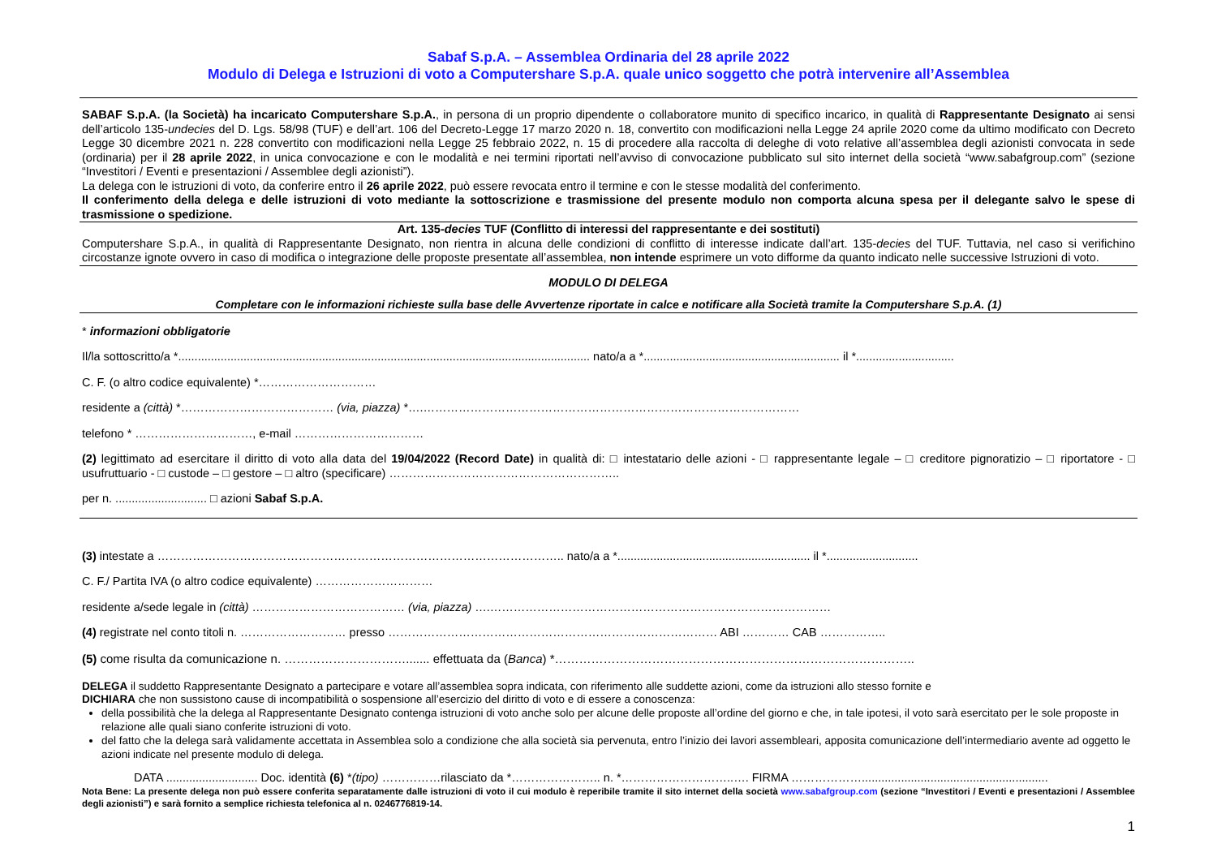Sabaf S.p.A. – Assemblea Ordinaria del 28 aprile 2022
Modulo di Delega e Istruzioni di voto a Computershare S.p.A. quale unico soggetto che potrà intervenire all’Assemblea
SABAF S.p.A. (la Società) ha incaricato Computershare S.p.A., in persona di un proprio dipendente o collaboratore munito di specifico incarico, in qualità di Rappresentante Designato ai sensi dell’articolo 135-undecies del D. Lgs. 58/98 (TUF) e dell’art. 106 del Decreto-Legge 17 marzo 2020 n. 18, convertito con modificazioni nella Legge 24 aprile 2020 come da ultimo modificato con Decreto Legge 30 dicembre 2021 n. 228 convertito con modificazioni nella Legge 25 febbraio 2022, n. 15 di procedere alla raccolta di deleghe di voto relative all’assemblea degli azionisti convocata in sede (ordinaria) per il 28 aprile 2022, in unica convocazione e con le modalità e nei termini riportati nell’avviso di convocazione pubblicato sul sito internet della società “www.sabafgroup.com” (sezione “Investitori / Eventi e presentazioni / Assemblee degli azionisti”).
La delega con le istruzioni di voto, da conferire entro il 26 aprile 2022, può essere revocata entro il termine e con le stesse modalità del conferimento.
Il conferimento della delega e delle istruzioni di voto mediante la sottoscrizione e trasmissione del presente modulo non comporta alcuna spesa per il delegante salvo le spese di trasmissione o spedizione.
Art. 135-decies TUF (Conflitto di interessi del rappresentante e dei sostituti)
Computershare S.p.A., in qualità di Rappresentante Designato, non rientra in alcuna delle condizioni di conflitto di interesse indicate dall’art. 135-decies del TUF. Tuttavia, nel caso si verifichino circostanze ignote ovvero in caso di modifica o integrazione delle proposte presentate all’assemblea, non intende esprimere un voto difforme da quanto indicato nelle successive Istruzioni di voto.
MODULO DI DELEGA
Completare con le informazioni richieste sulla base delle Avvertenze riportate in calce e notificare alla Società tramite la Computershare S.p.A. (1)
* informazioni obbligatorie
Il/la sottoscritto/a *.............................................................................................................................. nato/a a *............................................................ il *..............................
C. F. (o altro codice equivalente) *…………………………
residente a (città) *………………………………… (via, piazza) *….……………………………………………………………………………………
telefono * …………………………, e-mail ……………………………
(2) legittimato ad esercitare il diritto di voto alla data del 19/04/2022 (Record Date) in qualità di: □ intestatario delle azioni - □ rappresentante legale – □ creditore pignoratizio – □ riportatore - □ usufruttuario - □ custode – □ gestore – □ altro (specificare) …………………………………………………..
per n. ............................ □ azioni Sabaf S.p.A.
(3) intestate a ………………………………………………………………………………………….. nato/a a *........................................................... il *............................
C. F./ Partita IVA (o altro codice equivalente) …………………………
residente a/sede legale in (città) ………………………………… (via, piazza) ….……………………………………………………………………………
(4) registrate nel conto titoli n. ……………………… presso ………………………………………………………………………… ABI ………… CAB ……………..
(5) come risulta da comunicazione n. …………………………....... effettuata da (Banca) *……………………………………………………………………………..
DELEGA il suddetto Rappresentante Designato a partecipare e votare all’assemblea sopra indicata, con riferimento alle suddette azioni, come da istruzioni allo stesso fornite e
DICHIARA che non sussistono cause di incompatibilità o sospensione all’esercizio del diritto di voto e di essere a conoscenza:
della possibilità che la delega al Rappresentante Designato contenga istruzioni di voto anche solo per alcune delle proposte all’ordine del giorno e che, in tale ipotesi, il voto sarà esercitato per le sole proposte in relazione alle quali siano conferite istruzioni di voto.
del fatto che la delega sarà validamente accettata in Assemblea solo a condizione che alla società sia pervenuta, entro l’inizio dei lavori assembleari, apposita comunicazione dell’intermediario avente ad oggetto le azioni indicate nel presente modulo di delega.
DATA ............................ Doc. identità (6) *(tipo) ……………rilasciato da *………………….. n. *………………………..…. FIRMA ……………….........................................................
Nota Bene: La presente delega non può essere conferita separatamente dalle istruzioni di voto il cui modulo è reperibile tramite il sito internet della società www.sabafgroup.com (sezione “Investitori / Eventi e presentazioni / Assemblee degli azionisti”) e sarà fornito a semplice richiesta telefonica al n. 0246776819-14.
1